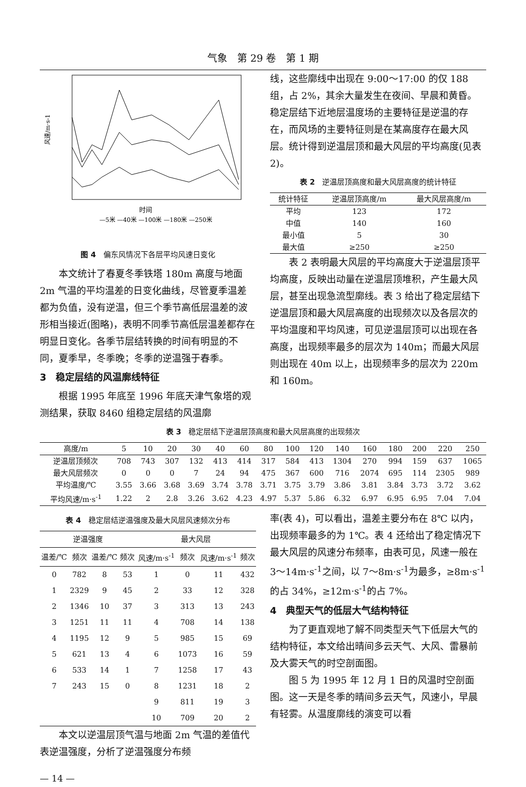气象　第 29 卷　第 1 期
风速/m·s-1
时间
—5米 —40米 —100米 —180米 —250米
图 4　偏东风情况下各层平均风速日变化
本文统计了春夏冬季铁塔 180m 高度与地面 2m 气温的平均温差的日变化曲线，尽管夏季温差都为负值，没有逆温，但三个季节高低层温差的波形相当接近(图略)，表明不同季节高低层温差都存在明显日变化。各季节层结转换的时间有明显的不同，夏季早，冬季晚；冬季的逆温强于春季。
3　稳定层结的风温廓线特征
根据 1995 年底至 1996 年底天津气象塔的观测结果，获取 8460 组稳定层结的风温廓
线，这些廓线中出现在 9:00～17:00 的仅 188 组，占 2%，其余大量发生在夜间、早晨和黄昏。稳定层结下近地层温度场的主要特征是逆温的存在，而风场的主要特征则是在某高度存在最大风层。统计得到逆温层顶和最大风层的平均高度(见表 2)。
表 2　逆温层顶高度和最大风层高度的统计特征
| 统计特征 | 逆温层顶高度/m | 最大风层高度/m |
| --- | --- | --- |
| 平均 | 123 | 172 |
| 中值 | 140 | 160 |
| 最小值 | 5 | 30 |
| 最大值 | ≥250 | ≥250 |
表 2 表明最大风层的平均高度大于逆温层顶平均高度，反映出动量在逆温层顶堆积，产生最大风层，甚至出现急流型廓线。表 3 给出了稳定层结下逆温层顶和最大风层高度的出现频次以及各层次的平均温度和平均风速，可见逆温层顶可以出现在各高度，出现频率最多的层次为 140m；而最大风层则出现在 40m 以上，出现频率多的层次为 220m 和 160m。
表 3　稳定层结下逆温层顶高度和最大风层高度的出现频次
| 高度/m | 5 | 10 | 20 | 30 | 40 | 60 | 80 | 100 | 120 | 140 | 160 | 180 | 200 | 220 | 250 |
| --- | --- | --- | --- | --- | --- | --- | --- | --- | --- | --- | --- | --- | --- | --- | --- |
| 逆温层顶频次 | 708 | 743 | 307 | 132 | 413 | 414 | 317 | 584 | 413 | 1304 | 270 | 994 | 159 | 637 | 1065 |
| 最大风层频次 | 0 | 0 | 0 | 7 | 24 | 94 | 475 | 367 | 600 | 716 | 2074 | 695 | 114 | 2305 | 989 |
| 平均温度/℃ | 3.55 | 3.66 | 3.68 | 3.69 | 3.74 | 3.78 | 3.71 | 3.75 | 3.79 | 3.86 | 3.81 | 3.84 | 3.73 | 3.72 | 3.62 |
| 平均风速/m·s<sup>-1</sup> | 1.22 | 2 | 2.8 | 3.26 | 3.62 | 4.23 | 4.97 | 5.37 | 5.86 | 6.32 | 6.97 | 6.95 | 6.95 | 7.04 | 7.04 |
表 4　稳定层结逆温强度及最大风层风速频次分布
| 逆温强度 | | | | 最大风层 | | | |
| --- | --- | --- | --- | --- | --- | --- | --- |
| 温差/℃ | 频次 | 温差/℃ | 频次 | 风速/m·s<sup>-1</sup> | 频次 | 风速/m·s<sup>-1</sup> | 频次 |
| 0 | 782 | 8 | 53 | 1 | 0 | 11 | 432 |
| 1 | 2329 | 9 | 45 | 2 | 33 | 12 | 328 |
| 2 | 1346 | 10 | 37 | 3 | 313 | 13 | 243 |
| 3 | 1251 | 11 | 11 | 4 | 708 | 14 | 138 |
| 4 | 1195 | 12 | 9 | 5 | 985 | 15 | 69 |
| 5 | 621 | 13 | 4 | 6 | 1073 | 16 | 59 |
| 6 | 533 | 14 | 1 | 7 | 1258 | 17 | 43 |
| 7 | 243 | 15 | 0 | 8 | 1231 | 18 | 2 |
| | | | | 9 | 811 | 19 | 3 |
| | | | | 10 | 709 | 20 | 2 |
本文以逆温层顶气温与地面 2m 气温的差值代表逆温强度，分析了逆温强度分布频
率(表 4)，可以看出，温差主要分布在 8℃ 以内，出现频率最多的为 1℃。表 4 还给出了稳定情况下最大风层的风速分布频率，由表可见，风速一般在 3～14m·s<sup>-1</sup>之间，以 7～8m·s<sup>-1</sup>为最多，≥8m·s<sup>-1</sup>的占 34%，≥12m·s<sup>-1</sup>的占 7%。
4　典型天气的低层大气结构特征
为了更直观地了解不同类型天气下低层大气的结构特征，本文给出晴间多云天气、大风、雷暴前及大雾天气的时空剖面图。
图 5 为 1995 年 12 月 1 日的风温时空剖面图。这一天是冬季的晴间多云天气，风速小，早晨有轻雾。从温度廓线的演变可以看
— 14 —